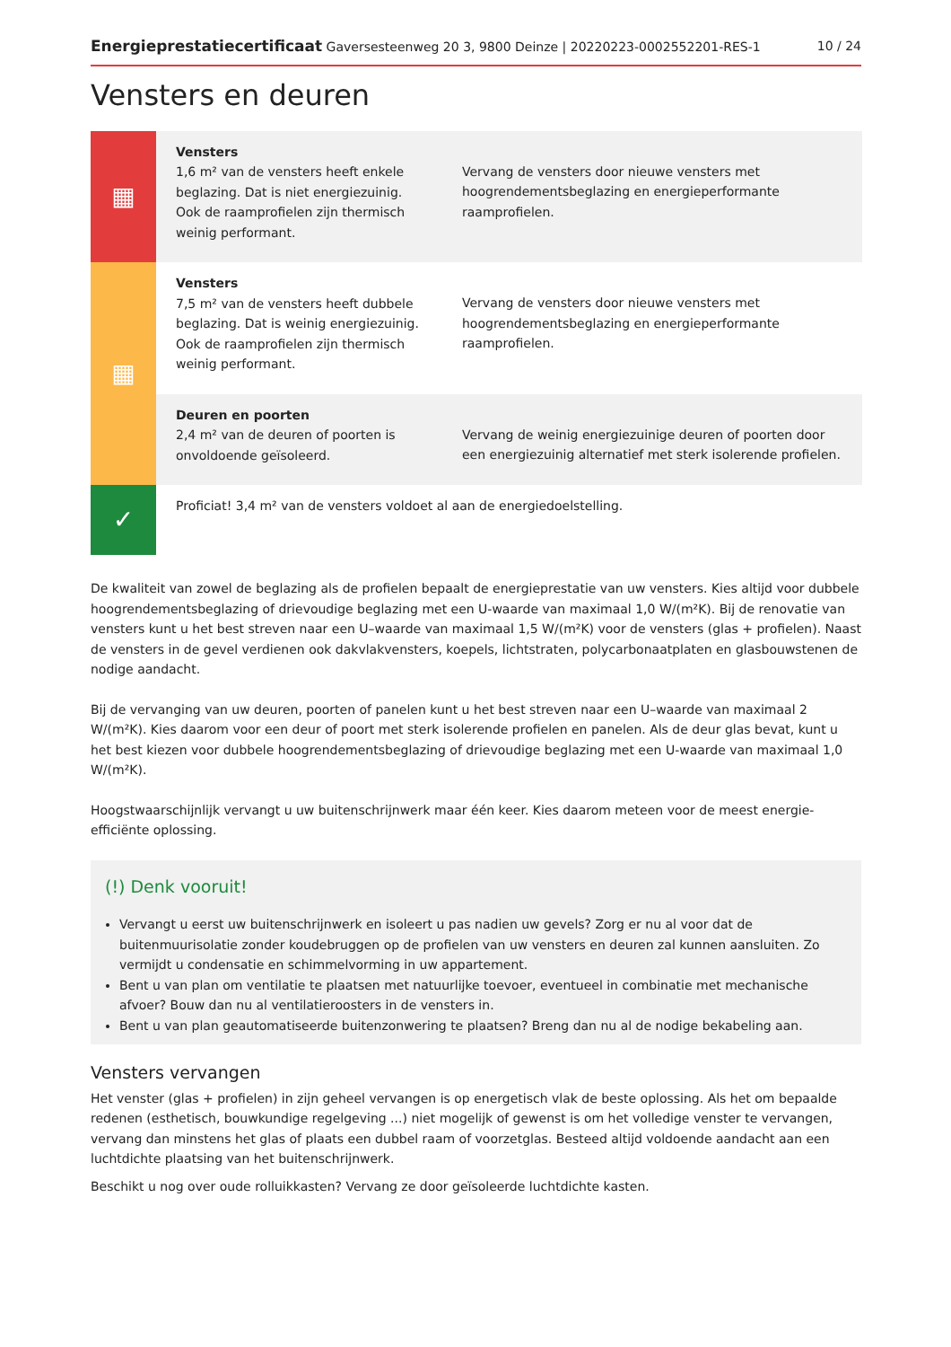Energieprestatiecertificaat Gaversesteenweg 20 3, 9800 Deinze | 20220223-0002552201-RES-1 10 / 24
Vensters en deuren
| ▦ | Vensters 1,6 m² van de vensters heeft enkele beglazing. Dat is niet energiezuinig. Ook de raamprofielen zijn thermisch weinig performant. | Vervang de vensters door nieuwe vensters met hoogrendementsbeglazing en energieperformante raamprofielen. |
| ▦ | Vensters 7,5 m² van de vensters heeft dubbele beglazing. Dat is weinig energiezuinig. Ook de raamprofielen zijn thermisch weinig performant. | Vervang de vensters door nieuwe vensters met hoogrendementsbeglazing en energieperformante raamprofielen. |
| | Deuren en poorten 2,4 m² van de deuren of poorten is onvoldoende geïsoleerd. | Vervang de weinig energiezuinige deuren of poorten door een energiezuinig alternatief met sterk isolerende profielen. |
| ✓ | Proficiat! 3,4 m² van de vensters voldoet al aan de energiedoelstelling. | |
De kwaliteit van zowel de beglazing als de profielen bepaalt de energieprestatie van uw vensters. Kies altijd voor dubbele hoogrendementsbeglazing of drievoudige beglazing met een U-waarde van maximaal 1,0 W/(m²K). Bij de renovatie van vensters kunt u het best streven naar een U–waarde van maximaal 1,5 W/(m²K) voor de vensters (glas + profielen). Naast de vensters in de gevel verdienen ook dakvlakvensters, koepels, lichtstraten, polycarbonaatplaten en glasbouwstenen de nodige aandacht.
Bij de vervanging van uw deuren, poorten of panelen kunt u het best streven naar een U–waarde van maximaal 2 W/(m²K). Kies daarom voor een deur of poort met sterk isolerende profielen en panelen. Als de deur glas bevat, kunt u het best kiezen voor dubbele hoogrendementsbeglazing of drievoudige beglazing met een U-waarde van maximaal 1,0 W/(m²K).
Hoogstwaarschijnlijk vervangt u uw buitenschrijnwerk maar één keer. Kies daarom meteen voor de meest energie-efficiënte oplossing.
(!) Denk vooruit!
Vervangt u eerst uw buitenschrijnwerk en isoleert u pas nadien uw gevels? Zorg er nu al voor dat de buitenmuurisolatie zonder koudebruggen op de profielen van uw vensters en deuren zal kunnen aansluiten. Zo vermijdt u condensatie en schimmelvorming in uw appartement.
Bent u van plan om ventilatie te plaatsen met natuurlijke toevoer, eventueel in combinatie met mechanische afvoer? Bouw dan nu al ventilatieroosters in de vensters in.
Bent u van plan geautomatiseerde buitenzonwering te plaatsen? Breng dan nu al de nodige bekabeling aan.
Vensters vervangen
Het venster (glas + profielen) in zijn geheel vervangen is op energetisch vlak de beste oplossing. Als het om bepaalde redenen (esthetisch, bouwkundige regelgeving ...) niet mogelijk of gewenst is om het volledige venster te vervangen, vervang dan minstens het glas of plaats een dubbel raam of voorzetglas. Besteed altijd voldoende aandacht aan een luchtdichte plaatsing van het buitenschrijnwerk.
Beschikt u nog over oude rolluikkasten? Vervang ze door geïsoleerde luchtdichte kasten.